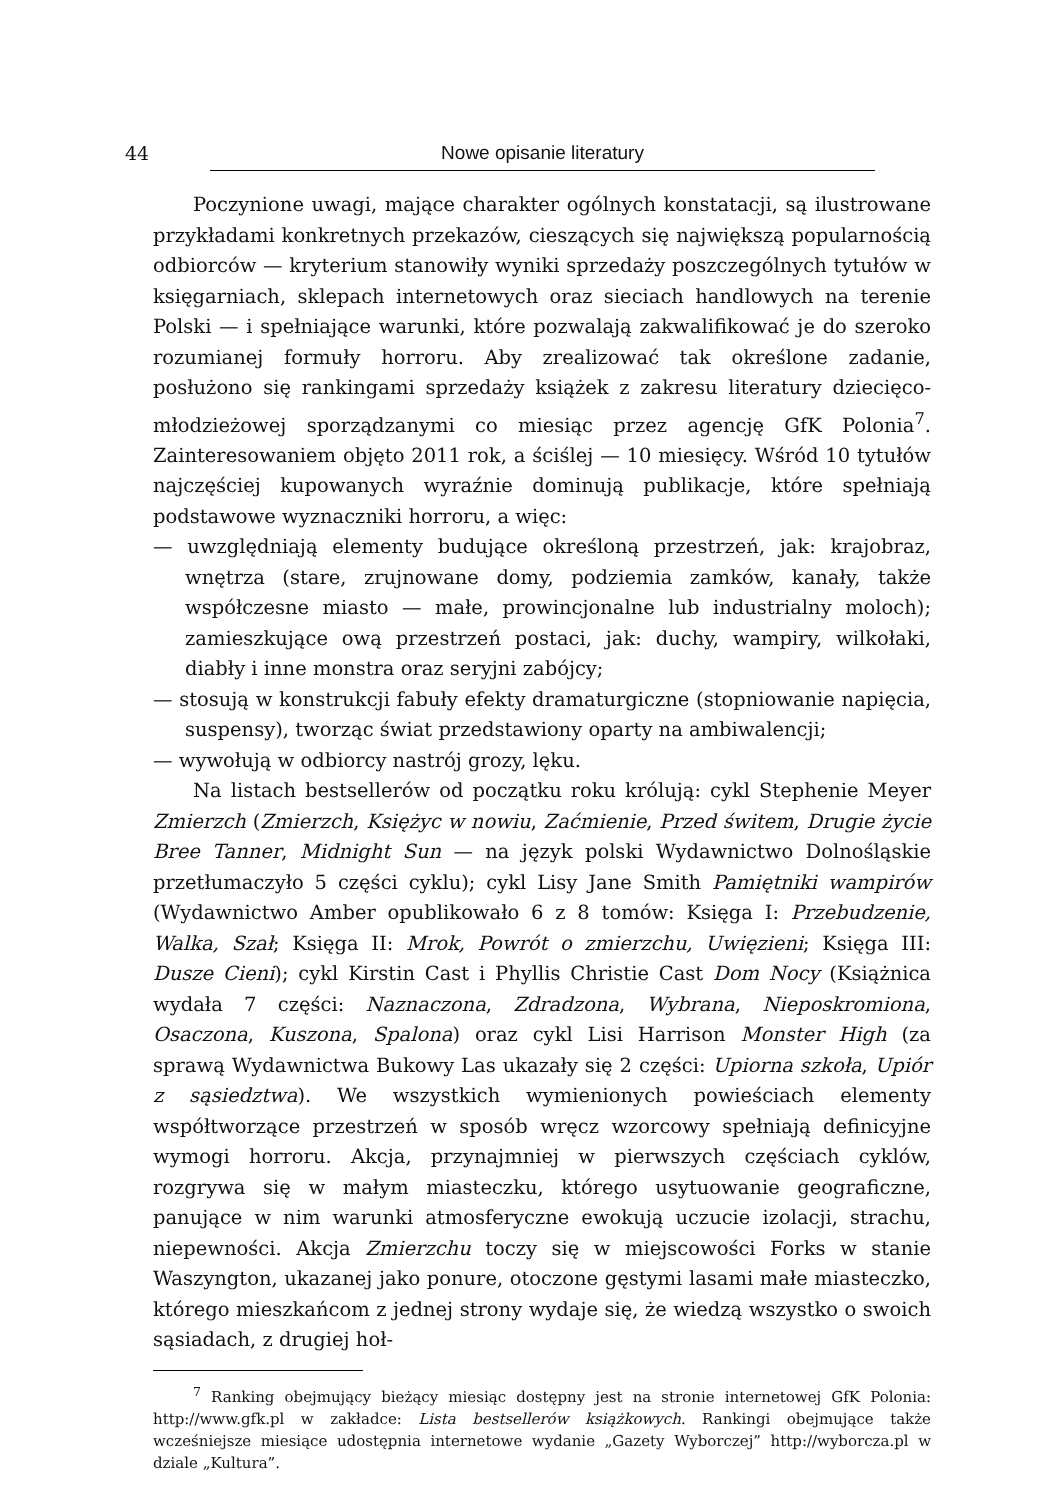44 Nowe opisanie literatury
Poczynione uwagi, mające charakter ogólnych konstatacji, są ilustrowane przykładami konkretnych przekazów, cieszących się największą popularnością odbiorców — kryterium stanowiły wyniki sprzedaży poszczególnych tytułów w księgarniach, sklepach internetowych oraz sieciach handlowych na terenie Polski — i spełniające warunki, które pozwalają zakwalifikować je do szeroko rozumianej formuły horroru. Aby zrealizować tak określone zadanie, posłużono się rankingami sprzedaży książek z zakresu literatury dziecięco-młodzieżowej sporządzanymi co miesiąc przez agencję GfK Polonia<sup>7</sup>. Zainteresowaniem objęto 2011 rok, a ściślej — 10 miesięcy. Wśród 10 tytułów najczęściej kupowanych wyraźnie dominują publikacje, które spełniają podstawowe wyznaczniki horroru, a więc:
— uwzględniają elementy budujące określoną przestrzeń, jak: krajobraz, wnętrza (stare, zrujnowane domy, podziemia zamków, kanały, także współczesne miasto — małe, prowincjonalne lub industrialny moloch); zamieszkujące ową przestrzeń postaci, jak: duchy, wampiry, wilkołaki, diabły i inne monstra oraz seryjni zabójcy;
— stosują w konstrukcji fabuły efekty dramaturgiczne (stopniowanie napięcia, suspensy), tworząc świat przedstawiony oparty na ambiwalencji;
— wywołują w odbiorcy nastrój grozy, lęku.
Na listach bestsellerów od początku roku królują: cykl Stephenie Meyer Zmierzch (Zmierzch, Księżyc w nowiu, Zaćmienie, Przed świtem, Drugie życie Bree Tanner, Midnight Sun — na język polski Wydawnictwo Dolnośląskie przetłumaczyło 5 części cyklu); cykl Lisy Jane Smith Pamiętniki wampirów (Wydawnictwo Amber opublikowało 6 z 8 tomów: Księga I: Przebudzenie, Walka, Szał; Księga II: Mrok, Powrót o zmierzchu, Uwięzieni; Księga III: Dusze Cieni); cykl Kirstin Cast i Phyllis Christie Cast Dom Nocy (Książnica wydała 7 części: Naznaczona, Zdradzona, Wybrana, Nieposkromiona, Osaczona, Kuszona, Spalona) oraz cykl Lisi Harrison Monster High (za sprawą Wydawnictwa Bukowy Las ukazały się 2 części: Upiorna szkoła, Upiór z sąsiedztwa). We wszystkich wymienionych powieściach elementy współtworzące przestrzeń w sposób wręcz wzorcowy spełniają definicyjne wymogi horroru. Akcja, przynajmniej w pierwszych częściach cyklów, rozgrywa się w małym miasteczku, którego usytuowanie geograficzne, panujące w nim warunki atmosferyczne ewokują uczucie izolacji, strachu, niepewności. Akcja Zmierzchu toczy się w miejscowości Forks w stanie Waszyngton, ukazanej jako ponure, otoczone gęstymi lasami małe miasteczko, którego mieszkańcom z jednej strony wydaje się, że wiedzą wszystko o swoich sąsiadach, z drugiej hoł-
<sup>7</sup> Ranking obejmujący bieżący miesiąc dostępny jest na stronie internetowej GfK Polonia: http://www.gfk.pl w zakładce: Lista bestsellerów książkowych. Rankingi obejmujące także wcześniejsze miesiące udostępnia internetowe wydanie „Gazety Wyborczej” http://wyborcza.pl w dziale „Kultura”.